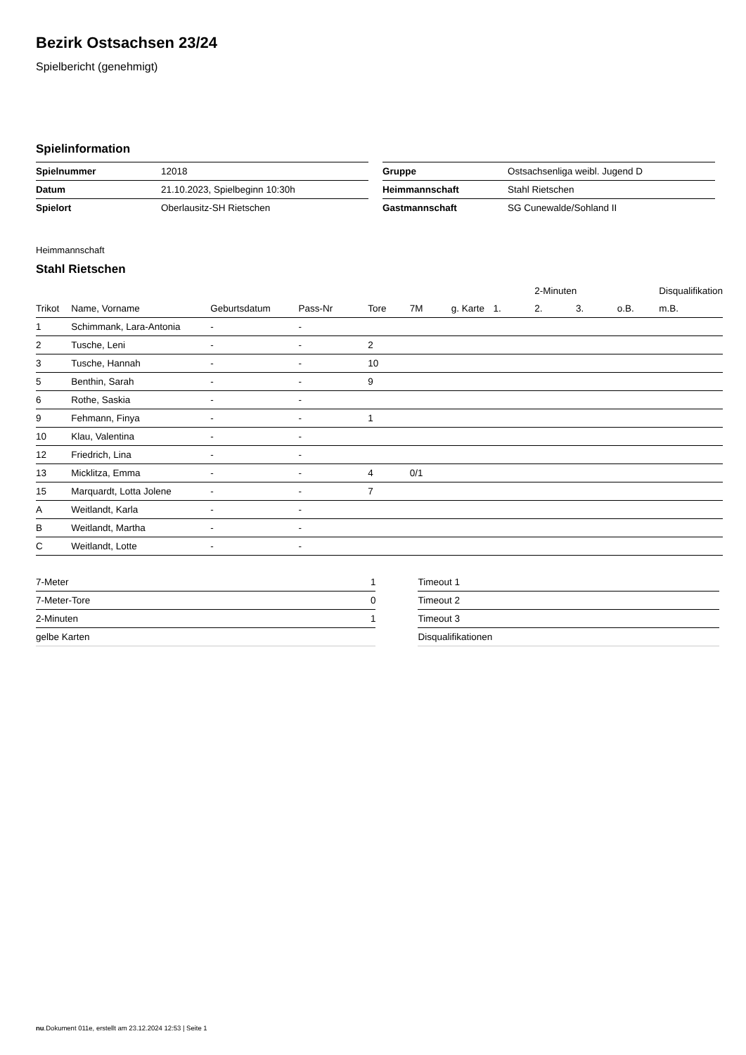Bezirk Ostsachsen 23/24
Spielbericht (genehmigt)
Spielinformation
| Spielnummer | 12018 |
| Datum | 21.10.2023, Spielbeginn 10:30h |
| Spielort | Oberlausitz-SH Rietschen |
| Gruppe | Ostsachsenliga weibl. Jugend D |
| Heimmannschaft | Stahl Rietschen |
| Gastmannschaft | SG Cunewalde/Sohland II |
Heimmannschaft
Stahl Rietschen
| | | | | | | | | 2-Minuten | | | Disqualifikation |
| --- | --- | --- | --- | --- | --- | --- | --- | --- | --- | --- | --- |
| Trikot | Name, Vorname | Geburtsdatum | Pass-Nr | Tore | 7M | g. Karte | 1. | 2. | 3. | o.B. | m.B. |
| 1 | Schimmank, Lara-Antonia | - | - | | | | | | | | |
| 2 | Tusche, Leni | - | - | 2 | | | | | | | |
| 3 | Tusche, Hannah | - | - | 10 | | | | | | | |
| 5 | Benthin, Sarah | - | - | 9 | | | | | | | |
| 6 | Rothe, Saskia | - | - | | | | | | | | |
| 9 | Fehmann, Finya | - | - | 1 | | | | | | | |
| 10 | Klau, Valentina | - | - | | | | | | | | |
| 12 | Friedrich, Lina | - | - | | | | | | | | |
| 13 | Micklitza, Emma | - | - | 4 | 0/1 | | | | | | |
| 15 | Marquardt, Lotta Jolene | - | - | 7 | | | | | | | |
| A | Weitlandt, Karla | - | - | | | | | | | | |
| B | Weitlandt, Martha | - | - | | | | | | | | |
| C | Weitlandt, Lotte | - | - | | | | | | | | |
| 7-Meter | 1 |
| 7-Meter-Tore | 0 |
| 2-Minuten | 1 |
| gelbe Karten | |
| Timeout 1 |
| Timeout 2 |
| Timeout 3 |
| Disqualifikationen |
nu.Dokument 011e, erstellt am 23.12.2024 12:53 | Seite 1